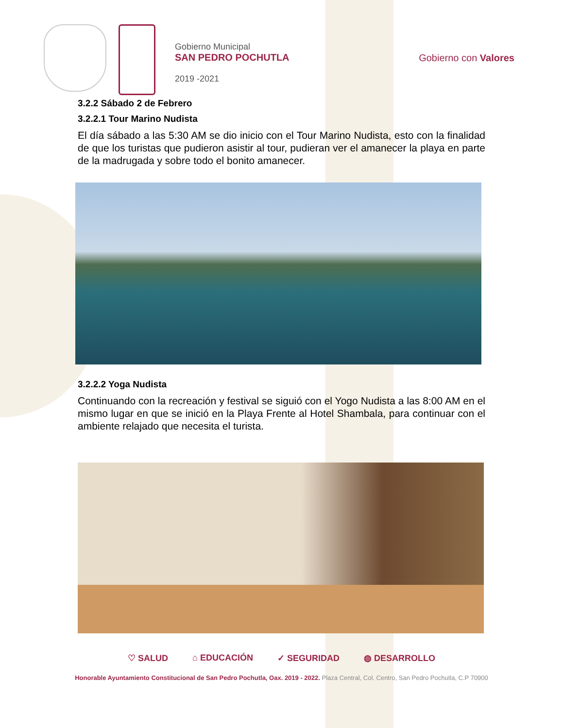Gobierno Municipal
SAN PEDRO POCHUTLA
2019 -2021
Gobierno con Valores
3.2.2 Sábado 2 de Febrero
3.2.2.1 Tour Marino Nudista
El día sábado a las 5:30 AM se dio inicio con el Tour Marino Nudista, esto con la finalidad de que los turistas que pudieron asistir al tour, pudieran ver el amanecer la playa en parte de la madrugada y sobre todo el bonito amanecer.
3.2.2.2 Yoga Nudista
Continuando con la recreación y festival se siguió con el Yogo Nudista a las 8:00 AM en el mismo lugar en que se inició en la Playa Frente al Hotel Shambala, para continuar con el ambiente relajado que necesita el turista.
♡ SALUD ⌂ EDUCACIÓN ✓ SEGURIDAD ◍ DESARROLLO
Honorable Ayuntamiento Constitucional de San Pedro Pochutla, Oax. 2019 - 2022. Plaza Central, Col. Centro, San Pedro Pochutla, C.P 70900